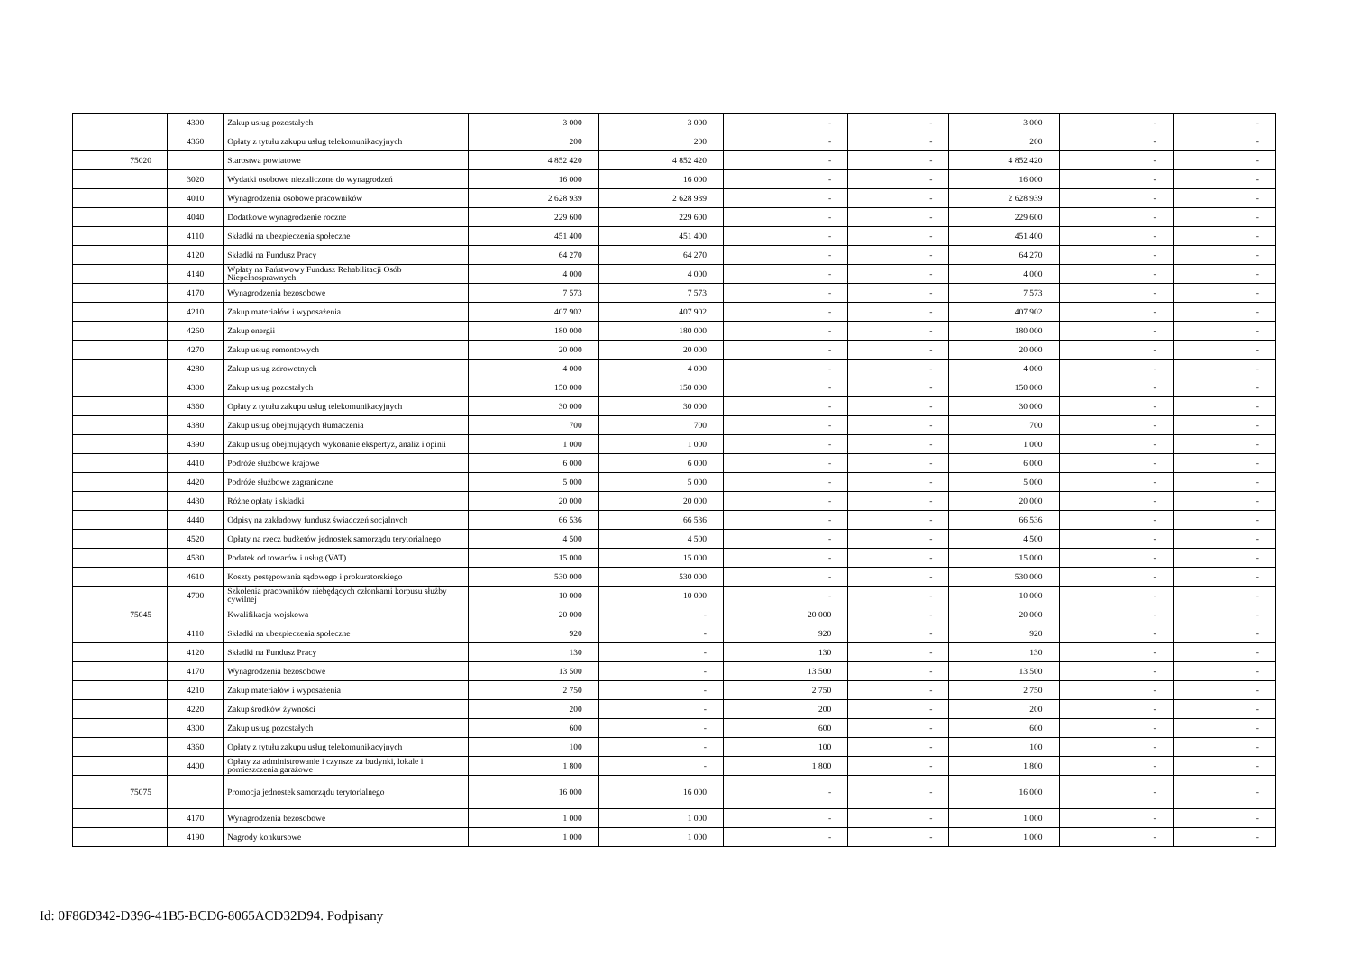| | | 4300 | Zakup usług pozostałych | 3 000 | 3 000 | - | - | 3 000 | - | - |
| | | 4360 | Opłaty z tytułu zakupu usług telekomunikacyjnych | 200 | 200 | - | - | 200 | - | - |
| | 75020 | | Starostwa powiatowe | 4 852 420 | 4 852 420 | - | - | 4 852 420 | - | - |
| | | 3020 | Wydatki osobowe niezaliczone do wynagrodzeń | 16 000 | 16 000 | - | - | 16 000 | - | - |
| | | 4010 | Wynagrodzenia osobowe pracowników | 2 628 939 | 2 628 939 | - | - | 2 628 939 | - | - |
| | | 4040 | Dodatkowe wynagrodzenie roczne | 229 600 | 229 600 | - | - | 229 600 | - | - |
| | | 4110 | Składki na ubezpieczenia społeczne | 451 400 | 451 400 | - | - | 451 400 | - | - |
| | | 4120 | Składki na Fundusz Pracy | 64 270 | 64 270 | - | - | 64 270 | - | - |
| | | 4140 | Wpłaty na Państwowy Fundusz Rehabilitacji Osób Niepełnosprawnych | 4 000 | 4 000 | - | - | 4 000 | - | - |
| | | 4170 | Wynagrodzenia bezosobowe | 7 573 | 7 573 | - | - | 7 573 | - | - |
| | | 4210 | Zakup materiałów i wyposażenia | 407 902 | 407 902 | - | - | 407 902 | - | - |
| | | 4260 | Zakup energii | 180 000 | 180 000 | - | - | 180 000 | - | - |
| | | 4270 | Zakup usług remontowych | 20 000 | 20 000 | - | - | 20 000 | - | - |
| | | 4280 | Zakup usług zdrowotnych | 4 000 | 4 000 | - | - | 4 000 | - | - |
| | | 4300 | Zakup usług pozostałych | 150 000 | 150 000 | - | - | 150 000 | - | - |
| | | 4360 | Opłaty z tytułu zakupu usług telekomunikacyjnych | 30 000 | 30 000 | - | - | 30 000 | - | - |
| | | 4380 | Zakup usług obejmujących tłumaczenia | 700 | 700 | - | - | 700 | - | - |
| | | 4390 | Zakup usług obejmujących wykonanie ekspertyz, analiz i opinii | 1 000 | 1 000 | - | - | 1 000 | - | - |
| | | 4410 | Podróże służbowe krajowe | 6 000 | 6 000 | - | - | 6 000 | - | - |
| | | 4420 | Podróże służbowe zagraniczne | 5 000 | 5 000 | - | - | 5 000 | - | - |
| | | 4430 | Różne opłaty i składki | 20 000 | 20 000 | - | - | 20 000 | - | - |
| | | 4440 | Odpisy na zakładowy fundusz świadczeń socjalnych | 66 536 | 66 536 | - | - | 66 536 | - | - |
| | | 4520 | Opłaty na rzecz budżetów jednostek samorządu terytorialnego | 4 500 | 4 500 | - | - | 4 500 | - | - |
| | | 4530 | Podatek od towarów i usług (VAT) | 15 000 | 15 000 | - | - | 15 000 | - | - |
| | | 4610 | Koszty postępowania sądowego i prokuratorskiego | 530 000 | 530 000 | - | - | 530 000 | - | - |
| | | 4700 | Szkolenia pracowników niebędących członkami korpusu służby cywilnej | 10 000 | 10 000 | - | - | 10 000 | - | - |
| | 75045 | | Kwalifikacja wojskowa | 20 000 | - | 20 000 | - | 20 000 | - | - |
| | | 4110 | Składki na ubezpieczenia społeczne | 920 | - | 920 | - | 920 | - | - |
| | | 4120 | Składki na Fundusz Pracy | 130 | - | 130 | - | 130 | - | - |
| | | 4170 | Wynagrodzenia bezosobowe | 13 500 | - | 13 500 | - | 13 500 | - | - |
| | | 4210 | Zakup materiałów i wyposażenia | 2 750 | - | 2 750 | - | 2 750 | - | - |
| | | 4220 | Zakup środków żywności | 200 | - | 200 | - | 200 | - | - |
| | | 4300 | Zakup usług pozostałych | 600 | - | 600 | - | 600 | - | - |
| | | 4360 | Opłaty z tytułu zakupu usług telekomunikacyjnych | 100 | - | 100 | - | 100 | - | - |
| | | 4400 | Opłaty za administrowanie i czynsze za budynki, lokale i pomieszczenia garażowe | 1 800 | - | 1 800 | - | 1 800 | - | - |
| | 75075 | | Promocja jednostek samorządu terytorialnego | 16 000 | 16 000 | - | - | 16 000 | - | - |
| | | 4170 | Wynagrodzenia bezosobowe | 1 000 | 1 000 | - | - | 1 000 | - | - |
| | | 4190 | Nagrody konkursowe | 1 000 | 1 000 | - | - | 1 000 | - | - |
Id: 0F86D342-D396-41B5-BCD6-8065ACD32D94. Podpisany